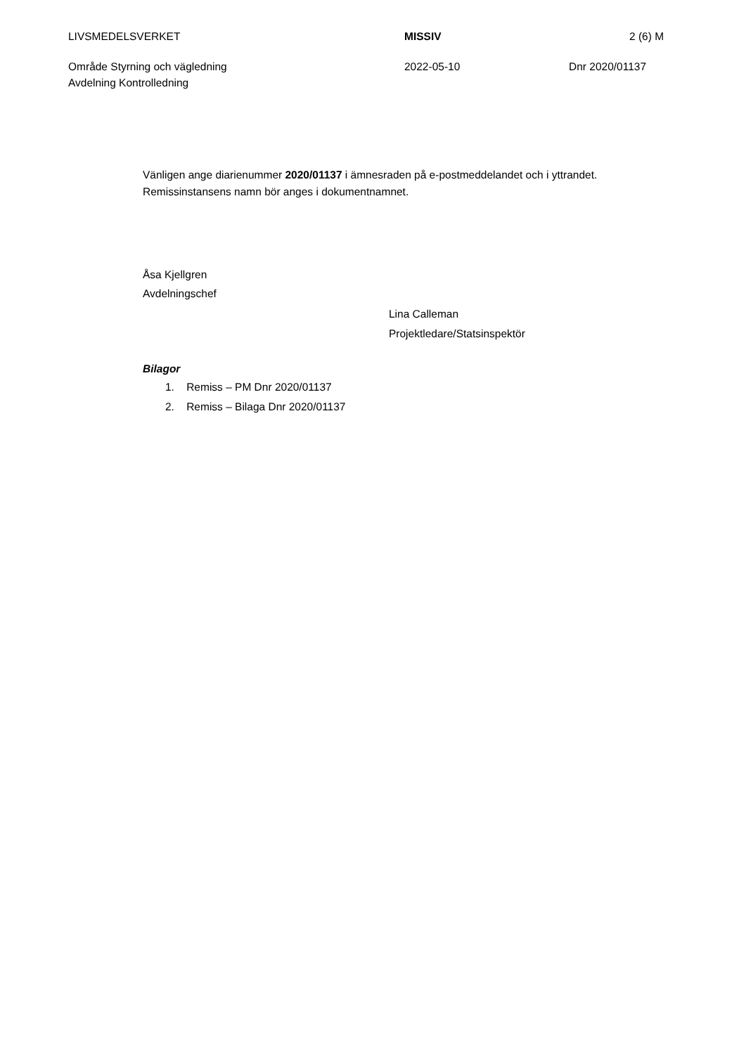LIVSMEDELSVERKET MISSIV 2 (6) M
Område Styrning och vägledning
Avdelning Kontrolledning
2022-05-10 Dnr 2020/01137
Vänligen ange diarienummer 2020/01137 i ämnesraden på e-postmeddelandet och i yttrandet. Remissinstansens namn bör anges i dokumentnamnet.
Åsa Kjellgren
Avdelningschef
Lina Calleman
Projektledare/Statsinspektör
Bilagor
1. Remiss – PM Dnr 2020/01137
2. Remiss – Bilaga Dnr 2020/01137